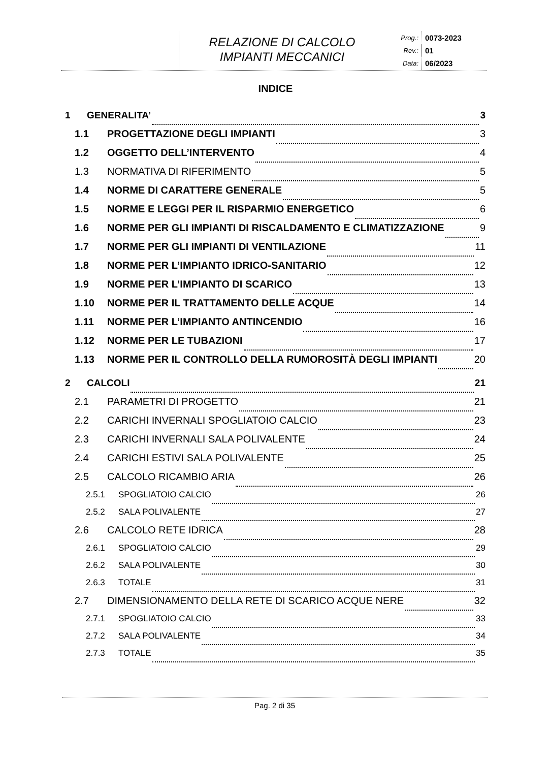RELAZIONE DI CALCOLO
IMPIANTI MECCANICI
Prog.: 0073-2023
Rev.: 01
Data: 06/2023
INDICE
1 GENERALITA’ 3
1.1 PROGETTAZIONE DEGLI IMPIANTI 3
1.2 OGGETTO DELL’INTERVENTO 4
1.3 NORMATIVA DI RIFERIMENTO 5
1.4 NORME DI CARATTERE GENERALE 5
1.5 NORME E LEGGI PER IL RISPARMIO ENERGETICO 6
1.6 NORME PER GLI IMPIANTI DI RISCALDAMENTO E CLIMATIZZAZIONE 9
1.7 NORME PER GLI IMPIANTI DI VENTILAZIONE 11
1.8 NORME PER L’IMPIANTO IDRICO-SANITARIO 12
1.9 NORME PER L’IMPIANTO DI SCARICO 13
1.10 NORME PER IL TRATTAMENTO DELLE ACQUE 14
1.11 NORME PER L’IMPIANTO ANTINCENDIO 16
1.12 NORME PER LE TUBAZIONI 17
1.13 NORME PER IL CONTROLLO DELLA RUMOROSITÀ DEGLI IMPIANTI 20
2 CALCOLI 21
2.1 PARAMETRI DI PROGETTO 21
2.2 CARICHI INVERNALI SPOGLIATOIO CALCIO 23
2.3 CARICHI INVERNALI SALA POLIVALENTE 24
2.4 CARICHI ESTIVI SALA POLIVALENTE 25
2.5 CALCOLO RICAMBIO ARIA 26
2.5.1 SPOGLIATOIO CALCIO 26
2.5.2 SALA POLIVALENTE 27
2.6 CALCOLO RETE IDRICA 28
2.6.1 SPOGLIATOIO CALCIO 29
2.6.2 SALA POLIVALENTE 30
2.6.3 TOTALE 31
2.7 DIMENSIONAMENTO DELLA RETE DI SCARICO ACQUE NERE 32
2.7.1 SPOGLIATOIO CALCIO 33
2.7.2 SALA POLIVALENTE 34
2.7.3 TOTALE 35
Pag. 2 di 35